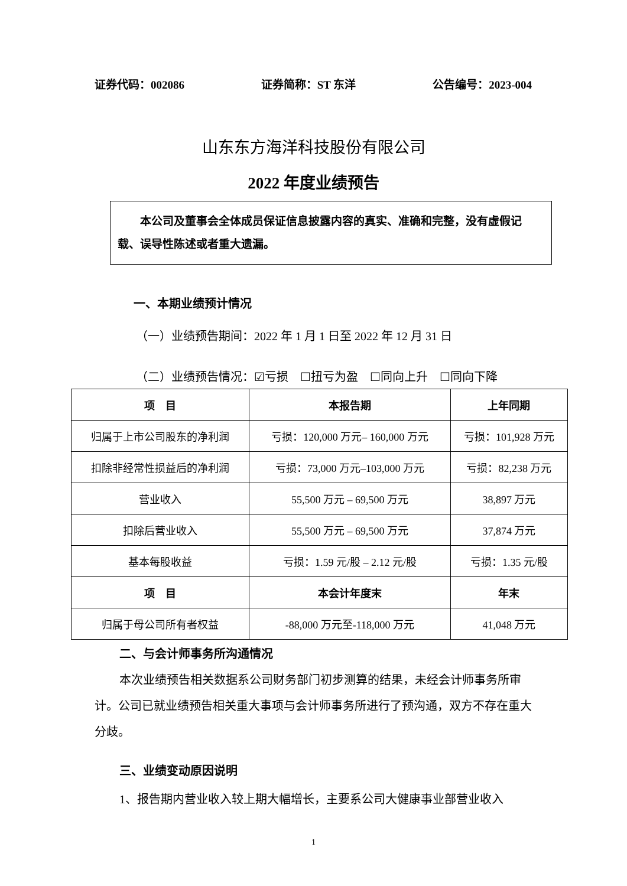证券代码：002086 证券简称：ST 东洋 公告编号：2023-004
山东东方海洋科技股份有限公司
2022 年度业绩预告
本公司及董事会全体成员保证信息披露内容的真实、准确和完整，没有虚假记载、误导性陈述或者重大遗漏。
一、本期业绩预计情况
（一）业绩预告期间：2022 年 1 月 1 日至 2022 年 12 月 31 日
（二）业绩预告情况：☑亏损　☐扭亏为盈　☐同向上升　☐同向下降
| 项 目 | 本报告期 | 上年同期 |
| --- | --- | --- |
| 归属于上市公司股东的净利润 | 亏损：120,000 万元– 160,000 万元 | 亏损：101,928 万元 |
| 扣除非经常性损益后的净利润 | 亏损：73,000 万元–103,000 万元 | 亏损：82,238 万元 |
| 营业收入 | 55,500 万元 – 69,500 万元 | 38,897 万元 |
| 扣除后营业收入 | 55,500 万元 – 69,500 万元 | 37,874 万元 |
| 基本每股收益 | 亏损：1.59 元/股 – 2.12 元/股 | 亏损：1.35 元/股 |
| 项 目 | 本会计年度末 | 年末 |
| 归属于母公司所有者权益 | -88,000 万元至-118,000 万元 | 41,048 万元 |
二、与会计师事务所沟通情况
本次业绩预告相关数据系公司财务部门初步测算的结果，未经会计师事务所审计。公司已就业绩预告相关重大事项与会计师事务所进行了预沟通，双方不存在重大分歧。
三、业绩变动原因说明
1、报告期内营业收入较上期大幅增长，主要系公司大健康事业部营业收入
1